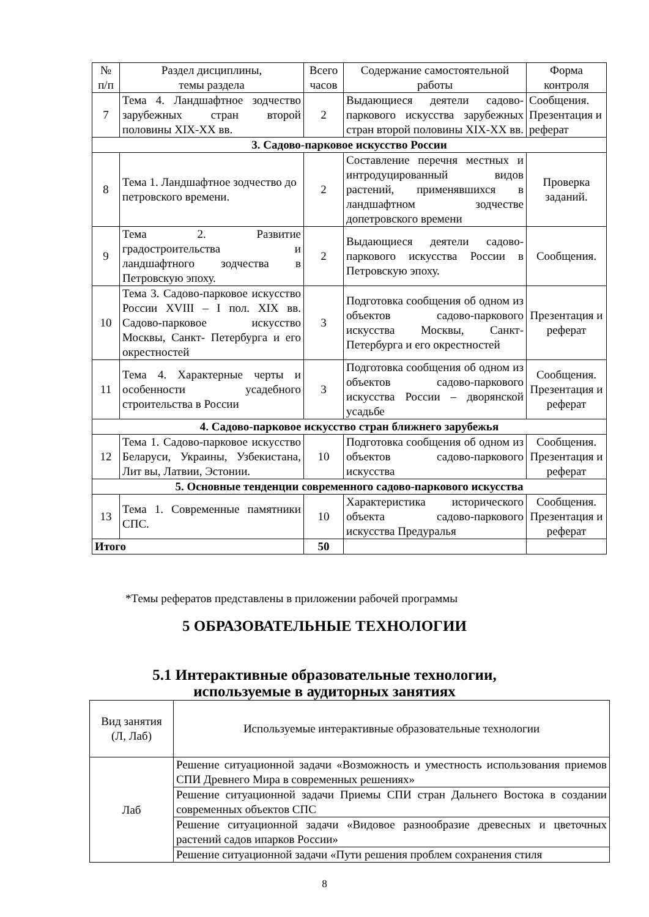| № п/п | Раздел дисциплины, темы раздела | Всего часов | Содержание самостоятельной работы | Форма контроля |
| --- | --- | --- | --- | --- |
| 7 | Тема 4. Ландшафтное зодчество зарубежных стран второй половины XIX-XX вв. | 2 | Выдающиеся деятели садово-паркового искусства зарубежных стран второй половины XIX-XX вв. | Сообщения. Презентация и реферат |
| 3. Садово-парковое искусство России | | | | |
| 8 | Тема 1. Ландшафтное зодчество до петровского времени. | 2 | Составление перечня местных и интродуцированный видов растений, применявшихся в ландшафтном зодчестве допетровского времени | Проверка заданий. |
| 9 | Тема 2. Развитие градостроительства и ландшафтного зодчества в Петровскую эпоху. | 2 | Выдающиеся деятели садово-паркового искусства России в Петровскую эпоху. | Сообщения. |
| 10 | Тема 3. Садово-парковое искусство России XVIII – I пол. XIX вв. Садово-парковое искусство Москвы, Санкт- Петербурга и его окрестностей | 3 | Подготовка сообщения об одном из объектов садово-паркового искусства Москвы, Санкт- Петербурга и его окрестностей | Презентация и реферат |
| 11 | Тема 4. Характерные черты и особенности усадебного строительства в России | 3 | Подготовка сообщения об одном из объектов садово-паркового искусства России – дворянской усадьбе | Сообщения. Презентация и реферат |
| 4. Садово-парковое искусство стран ближнего зарубежья | | | | |
| 12 | Тема 1. Садово-парковое искусство Беларуси, Украины, Узбекистана, Лит вы, Латвии, Эстонии. | 10 | Подготовка сообщения об одном из объектов садово-паркового искусства | Сообщения. Презентация и реферат |
| 5. Основные тенденции современного садово-паркового искусства | | | | |
| 13 | Тема 1. Современные памятники СПС. | 10 | Характеристика исторического объекта садово-паркового искусства Предуралья | Сообщения. Презентация и реферат |
| Итого | | 50 | | |
*Темы рефератов представлены в приложении рабочей программы
5 ОБРАЗОВАТЕЛЬНЫЕ ТЕХНОЛОГИИ
5.1 Интерактивные образовательные технологии,
используемые в аудиторных занятиях
| Вид занятия (Л, Лаб) | Используемые интерактивные образовательные технологии |
| --- | --- |
| Лаб | Решение ситуационной задачи «Возможность и уместность использования приемов СПИ Древнего Мира в современных решениях» |
| | Решение ситуационной задачи Приемы СПИ стран Дальнего Востока в создании современных объектов СПС |
| | Решение ситуационной задачи «Видовое разнообразие древесных и цветочных растений садов ипарков России» |
| | Решение ситуационной задачи «Пути решения проблем сохранения стиля |
8